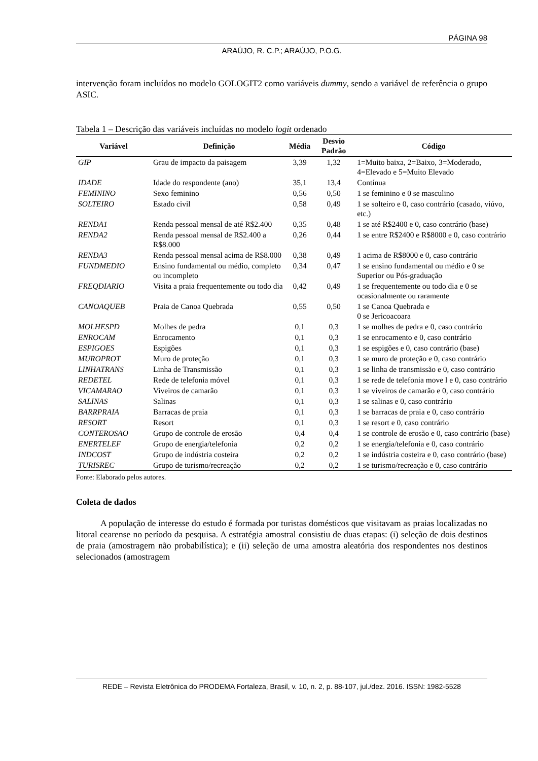PÁGINA 98
ARAÚJO, R. C.P.; ARAÚJO, P.O.G.
intervenção foram incluídos no modelo GOLOGIT2 como variáveis dummy, sendo a variável de referência o grupo ASIC.
Tabela 1 – Descrição das variáveis incluídas no modelo logit ordenado
| Variável | Definição | Média | Desvio Padrão | Código |
| --- | --- | --- | --- | --- |
| GIP | Grau de impacto da paisagem | 3,39 | 1,32 | 1=Muito baixa, 2=Baixo, 3=Moderado, 4=Elevado e 5=Muito Elevado |
| IDADE | Idade do respondente (ano) | 35,1 | 13,4 | Contínua |
| FEMININO | Sexo feminino | 0,56 | 0,50 | 1 se feminino e 0 se masculino |
| SOLTEIRO | Estado civil | 0,58 | 0,49 | 1 se solteiro e 0, caso contrário (casado, viúvo, etc.) |
| RENDA1 | Renda pessoal mensal de até R$2.400 | 0,35 | 0,48 | 1 se até R$2400 e 0, caso contrário (base) |
| RENDA2 | Renda pessoal mensal de R$2.400 a R$8.000 | 0,26 | 0,44 | 1 se entre R$2400 e R$8000 e 0, caso contrário |
| RENDA3 | Renda pessoal mensal acima de R$8.000 | 0,38 | 0,49 | 1 acima de R$8000 e 0, caso contrário |
| FUNDMEDIO | Ensino fundamental ou médio, completo ou incompleto | 0,34 | 0,47 | 1 se ensino fundamental ou médio e 0 se Superior ou Pós-graduação |
| FREQDIARIO | Visita a praia frequentemente ou todo dia | 0,42 | 0,49 | 1 se frequentemente ou todo dia e 0 se ocasionalmente ou raramente |
| CANOAQUEB | Praia de Canoa Quebrada | 0,55 | 0,50 | 1 se Canoa Quebrada e 0 se Jericoacoara |
| MOLHESPD | Molhes de pedra | 0,1 | 0,3 | 1 se molhes de pedra e 0, caso contrário |
| ENROCAM | Enrocamento | 0,1 | 0,3 | 1 se enrocamento e 0, caso contrário |
| ESPIGOES | Espigões | 0,1 | 0,3 | 1 se espigões e 0, caso contrário (base) |
| MUROPROT | Muro de proteção | 0,1 | 0,3 | 1 se muro de proteção e 0, caso contrário |
| LINHATRANS | Linha de Transmissão | 0,1 | 0,3 | 1 se linha de transmissão e 0, caso contrário |
| REDETEL | Rede de telefonia móvel | 0,1 | 0,3 | 1 se rede de telefonia move l e 0, caso contrário |
| VICAMARAO | Viveiros de camarão | 0,1 | 0,3 | 1 se viveiros de camarão e 0, caso contrário |
| SALINAS | Salinas | 0,1 | 0,3 | 1 se salinas e 0, caso contrário |
| BARRPRAIA | Barracas de praia | 0,1 | 0,3 | 1 se barracas de praia e 0, caso contrário |
| RESORT | Resort | 0,1 | 0,3 | 1 se resort e 0, caso contrário |
| CONTEROSAO | Grupo de controle de erosão | 0,4 | 0,4 | 1 se controle de erosão e 0, caso contrário (base) |
| ENERTELEF | Grupo de energia/telefonia | 0,2 | 0,2 | 1 se energia/telefonia e 0, caso contrário |
| INDCOST | Grupo de indústria costeira | 0,2 | 0,2 | 1 se indústria costeira e 0, caso contrário (base) |
| TURISREC | Grupo de turismo/recreação | 0,2 | 0,2 | 1 se turismo/recreação e 0, caso contrário |
Fonte: Elaborado pelos autores.
Coleta de dados
A população de interesse do estudo é formada por turistas domésticos que visitavam as praias localizadas no litoral cearense no período da pesquisa. A estratégia amostral consistiu de duas etapas: (i) seleção de dois destinos de praia (amostragem não probabilística); e (ii) seleção de uma amostra aleatória dos respondentes nos destinos selecionados (amostragem
REDE – Revista Eletrônica do PRODEMA Fortaleza, Brasil, v. 10, n. 2, p. 88-107, jul./dez. 2016. ISSN: 1982-5528